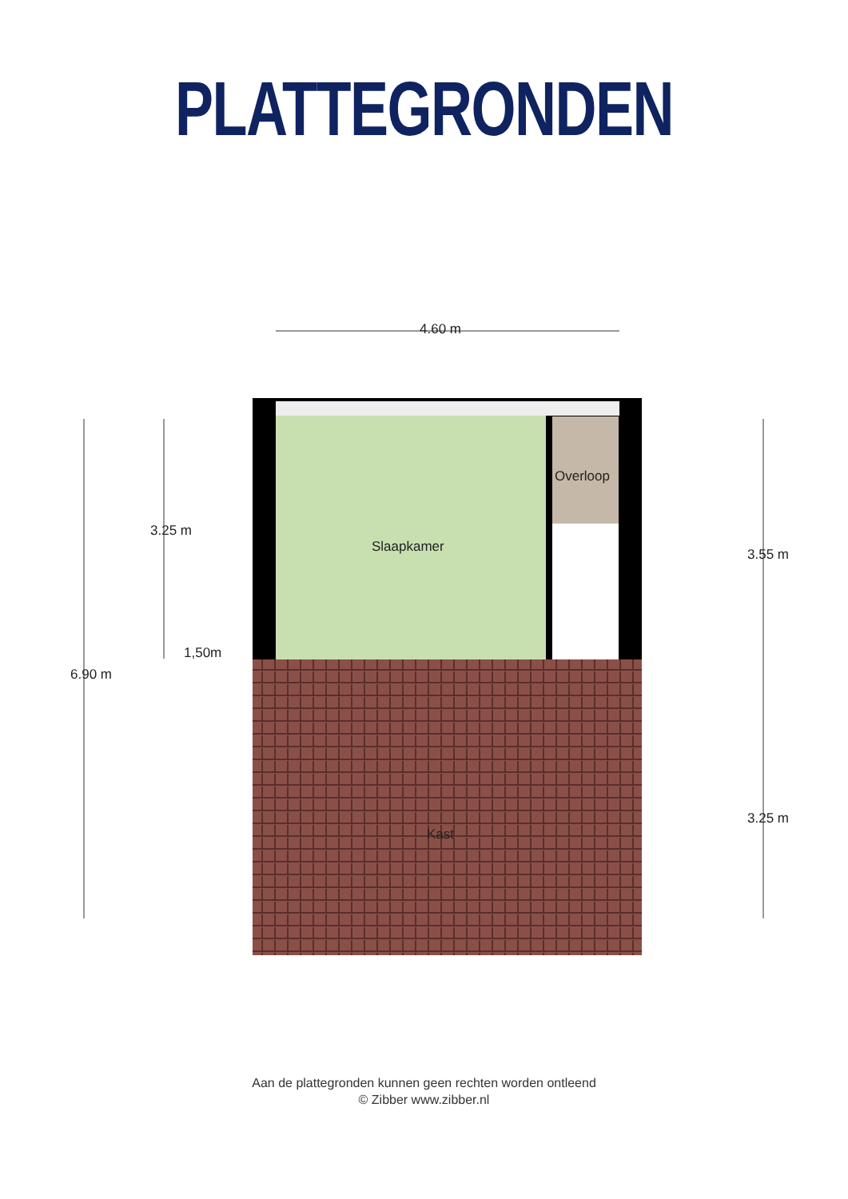PLATTEGRONDEN
4.60 m
Slaapkamer
Overloop
1,50m
Kast
3.25 m
6.90 m
3.55 m
3.25 m
Aan de plattegronden kunnen geen rechten worden ontleend
© Zibber www.zibber.nl